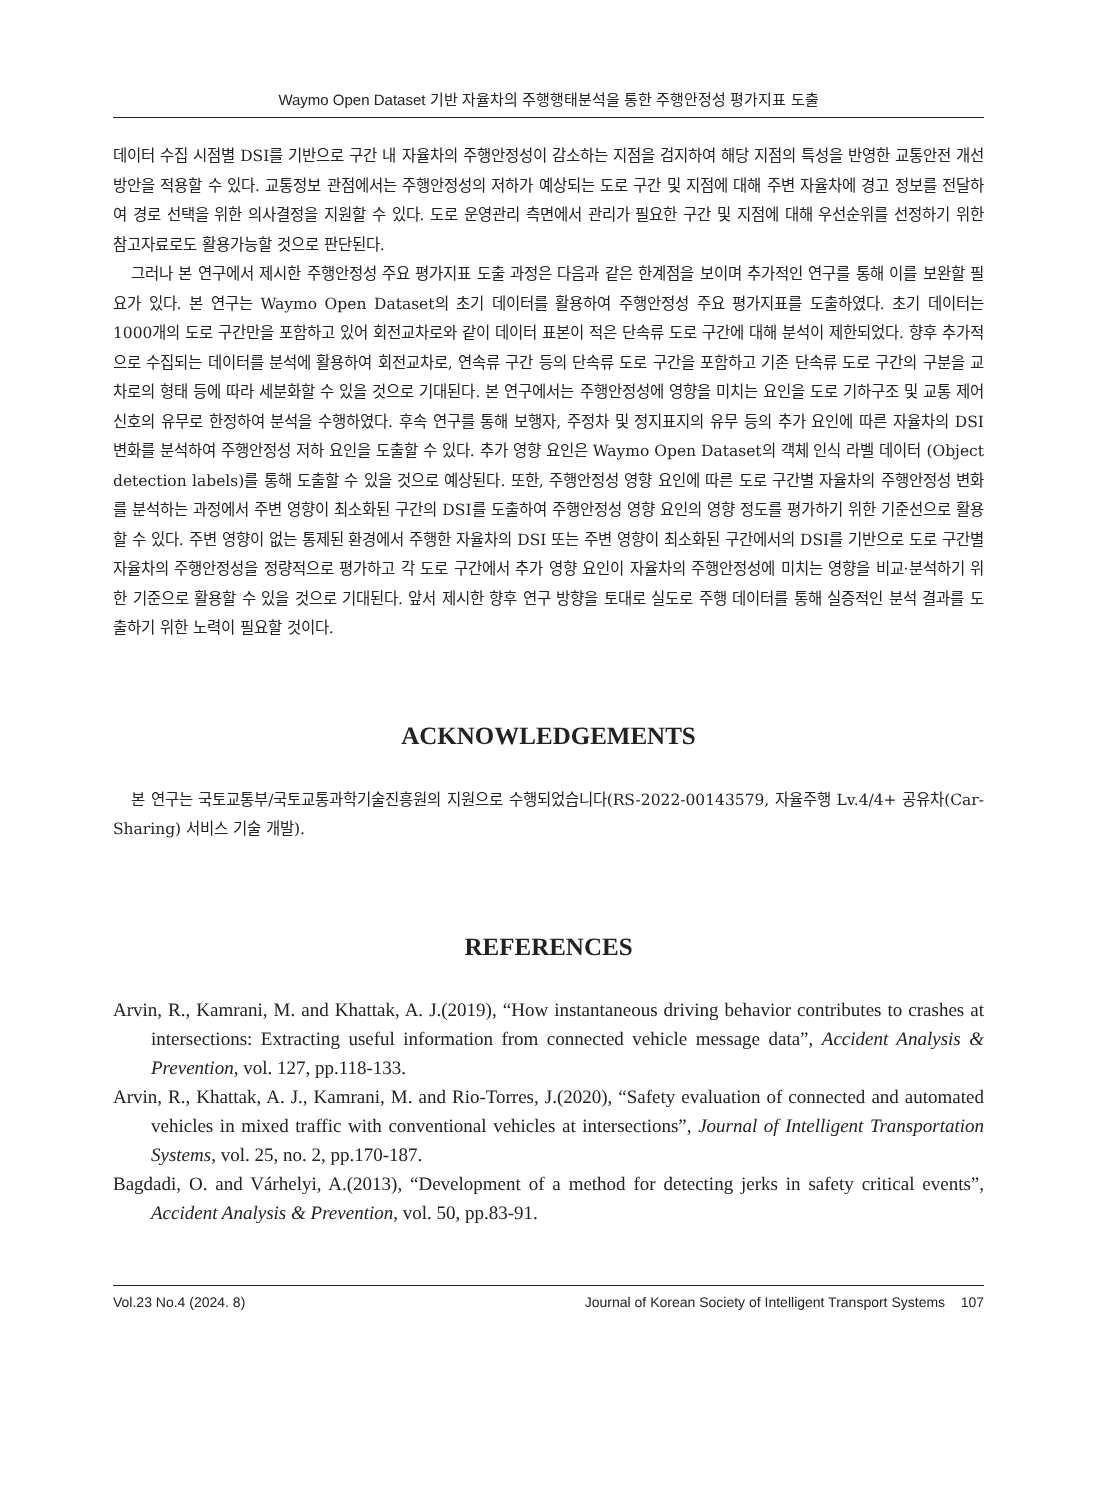Waymo Open Dataset 기반 자율차의 주행행태분석을 통한 주행안정성 평가지표 도출
데이터 수집 시점별 DSI를 기반으로 구간 내 자율차의 주행안정성이 감소하는 지점을 검지하여 해당 지점의 특성을 반영한 교통안전 개선 방안을 적용할 수 있다. 교통정보 관점에서는 주행안정성의 저하가 예상되는 도로 구간 및 지점에 대해 주변 자율차에 경고 정보를 전달하여 경로 선택을 위한 의사결정을 지원할 수 있다. 도로 운영관리 측면에서 관리가 필요한 구간 및 지점에 대해 우선순위를 선정하기 위한 참고자료로도 활용가능할 것으로 판단된다.
그러나 본 연구에서 제시한 주행안정성 주요 평가지표 도출 과정은 다음과 같은 한계점을 보이며 추가적인 연구를 통해 이를 보완할 필요가 있다. 본 연구는 Waymo Open Dataset의 초기 데이터를 활용하여 주행안정성 주요 평가지표를 도출하였다. 초기 데이터는 1000개의 도로 구간만을 포함하고 있어 회전교차로와 같이 데이터 표본이 적은 단속류 도로 구간에 대해 분석이 제한되었다. 향후 추가적으로 수집되는 데이터를 분석에 활용하여 회전교차로, 연속류 구간 등의 단속류 도로 구간을 포함하고 기존 단속류 도로 구간의 구분을 교차로의 형태 등에 따라 세분화할 수 있을 것으로 기대된다. 본 연구에서는 주행안정성에 영향을 미치는 요인을 도로 기하구조 및 교통 제어 신호의 유무로 한정하여 분석을 수행하였다. 후속 연구를 통해 보행자, 주정차 및 정지표지의 유무 등의 추가 요인에 따른 자율차의 DSI 변화를 분석하여 주행안정성 저하 요인을 도출할 수 있다. 추가 영향 요인은 Waymo Open Dataset의 객체 인식 라벨 데이터 (Object detection labels)를 통해 도출할 수 있을 것으로 예상된다. 또한, 주행안정성 영향 요인에 따른 도로 구간별 자율차의 주행안정성 변화를 분석하는 과정에서 주변 영향이 최소화된 구간의 DSI를 도출하여 주행안정성 영향 요인의 영향 정도를 평가하기 위한 기준선으로 활용할 수 있다. 주변 영향이 없는 통제된 환경에서 주행한 자율차의 DSI 또는 주변 영향이 최소화된 구간에서의 DSI를 기반으로 도로 구간별 자율차의 주행안정성을 정량적으로 평가하고 각 도로 구간에서 추가 영향 요인이 자율차의 주행안정성에 미치는 영향을 비교·분석하기 위한 기준으로 활용할 수 있을 것으로 기대된다. 앞서 제시한 향후 연구 방향을 토대로 실도로 주행 데이터를 통해 실증적인 분석 결과를 도출하기 위한 노력이 필요할 것이다.
ACKNOWLEDGEMENTS
본 연구는 국토교통부/국토교통과학기술진흥원의 지원으로 수행되었습니다(RS-2022-00143579, 자율주행 Lv.4/4+ 공유차(Car-Sharing) 서비스 기술 개발).
REFERENCES
Arvin, R., Kamrani, M. and Khattak, A. J.(2019), “How instantaneous driving behavior contributes to crashes at intersections: Extracting useful information from connected vehicle message data”, Accident Analysis & Prevention, vol. 127, pp.118-133.
Arvin, R., Khattak, A. J., Kamrani, M. and Rio-Torres, J.(2020), “Safety evaluation of connected and automated vehicles in mixed traffic with conventional vehicles at intersections”, Journal of Intelligent Transportation Systems, vol. 25, no. 2, pp.170-187.
Bagdadi, O. and Várhelyi, A.(2013), “Development of a method for detecting jerks in safety critical events”, Accident Analysis & Prevention, vol. 50, pp.83-91.
Vol.23 No.4 (2024. 8) Journal of Korean Society of Intelligent Transport Systems 107